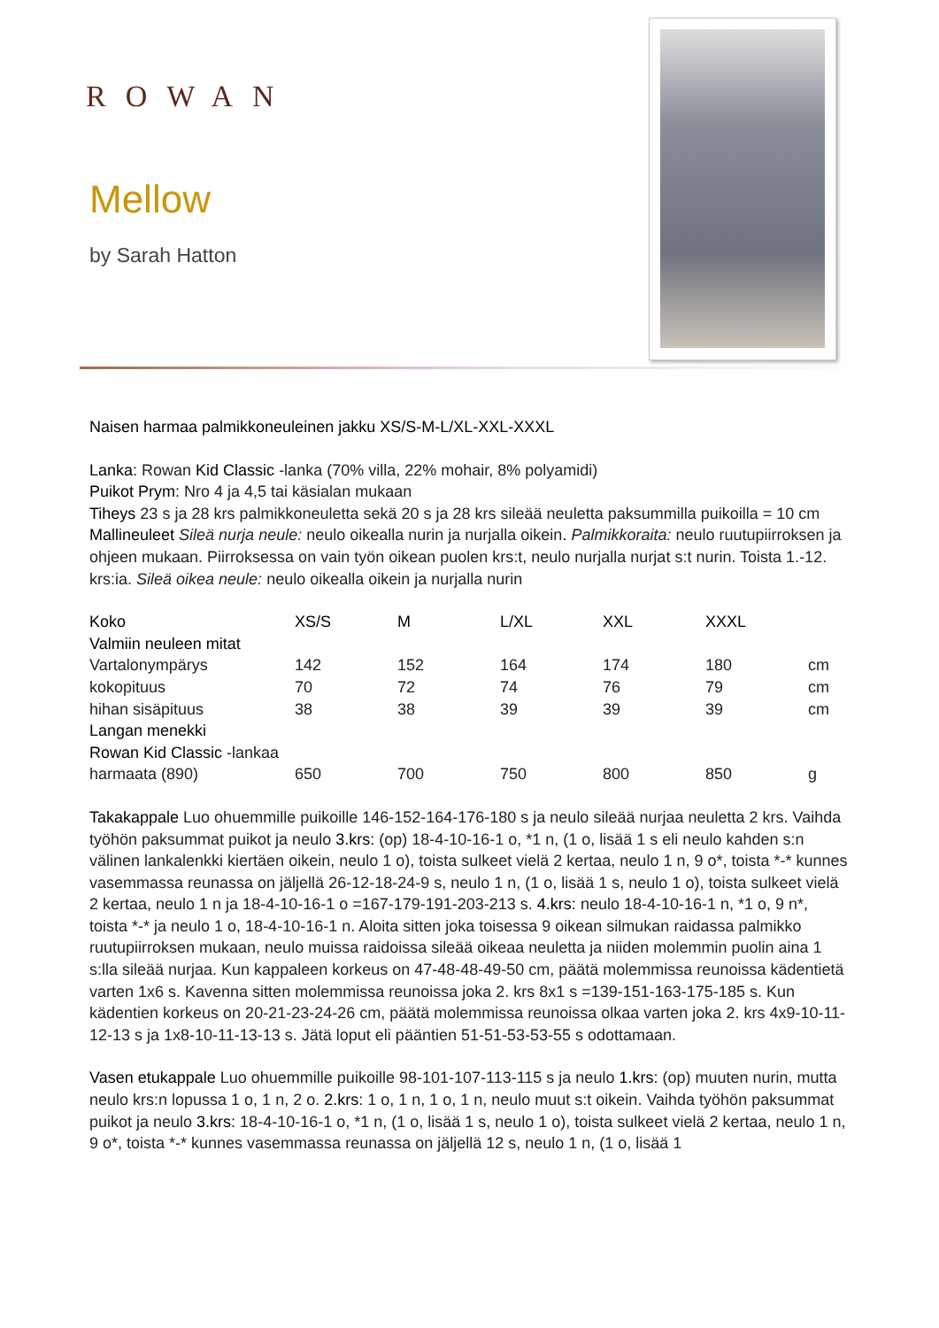ROWAN
Mellow
by Sarah Hatton
Naisen harmaa palmikkoneuleinen jakku XS/S-M-L/XL-XXL-XXXL
Lanka: Rowan Kid Classic -lanka (70% villa, 22% mohair, 8% polyamidi)
Puikot Prym: Nro 4 ja 4,5 tai käsialan mukaan
Tiheys 23 s ja 28 krs palmikkoneuletta sekä 20 s ja 28 krs sileää neuletta paksummilla puikoilla = 10 cm
Mallineuleet Sileä nurja neule: neulo oikealla nurin ja nurjalla oikein. Palmikkoraita: neulo ruutupiirroksen ja ohjeen mukaan. Piirroksessa on vain työn oikean puolen krs:t, neulo nurjalla nurjat s:t nurin. Toista 1.-12. krs:ia. Sileä oikea neule: neulo oikealla oikein ja nurjalla nurin
| Koko | XS/S | M | L/XL | XXL | XXXL | |
| Valmiin neuleen mitat | | | | | | |
| Vartalonympärys | 142 | 152 | 164 | 174 | 180 | cm |
| kokopituus | 70 | 72 | 74 | 76 | 79 | cm |
| hihan sisäpituus | 38 | 38 | 39 | 39 | 39 | cm |
| Langan menekki | | | | | | |
| Rowan Kid Classic -lankaa | | | | | | |
| harmaata (890) | 650 | 700 | 750 | 800 | 850 | g |
Takakappale Luo ohuemmille puikoille 146-152-164-176-180 s ja neulo sileää nurjaa neuletta 2 krs. Vaihda työhön paksummat puikot ja neulo 3.krs: (op) 18-4-10-16-1 o, *1 n, (1 o, lisää 1 s eli neulo kahden s:n välinen lankalenkki kiertäen oikein, neulo 1 o), toista sulkeet vielä 2 kertaa, neulo 1 n, 9 o*, toista *-* kunnes vasemmassa reunassa on jäljellä 26-12-18-24-9 s, neulo 1 n, (1 o, lisää 1 s, neulo 1 o), toista sulkeet vielä 2 kertaa, neulo 1 n ja 18-4-10-16-1 o =167-179-191-203-213 s. 4.krs: neulo 18-4-10-16-1 n, *1 o, 9 n*, toista *-* ja neulo 1 o, 18-4-10-16-1 n. Aloita sitten joka toisessa 9 oikean silmukan raidassa palmikko ruutupiirroksen mukaan, neulo muissa raidoissa sileää oikeaa neuletta ja niiden molemmin puolin aina 1 s:lla sileää nurjaa. Kun kappaleen korkeus on 47-48-48-49-50 cm, päätä molemmissa reunoissa kädentietä varten 1x6 s. Kavenna sitten molemmissa reunoissa joka 2. krs 8x1 s =139-151-163-175-185 s. Kun kädentien korkeus on 20-21-23-24-26 cm, päätä molemmissa reunoissa olkaa varten joka 2. krs 4x9-10-11-12-13 s ja 1x8-10-11-13-13 s. Jätä loput eli pääntien 51-51-53-53-55 s odottamaan.
Vasen etukappale Luo ohuemmille puikoille 98-101-107-113-115 s ja neulo 1.krs: (op) muuten nurin, mutta neulo krs:n lopussa 1 o, 1 n, 2 o. 2.krs: 1 o, 1 n, 1 o, 1 n, neulo muut s:t oikein. Vaihda työhön paksummat puikot ja neulo 3.krs: 18-4-10-16-1 o, *1 n, (1 o, lisää 1 s, neulo 1 o), toista sulkeet vielä 2 kertaa, neulo 1 n, 9 o*, toista *-* kunnes vasemmassa reunassa on jäljellä 12 s, neulo 1 n, (1 o, lisää 1